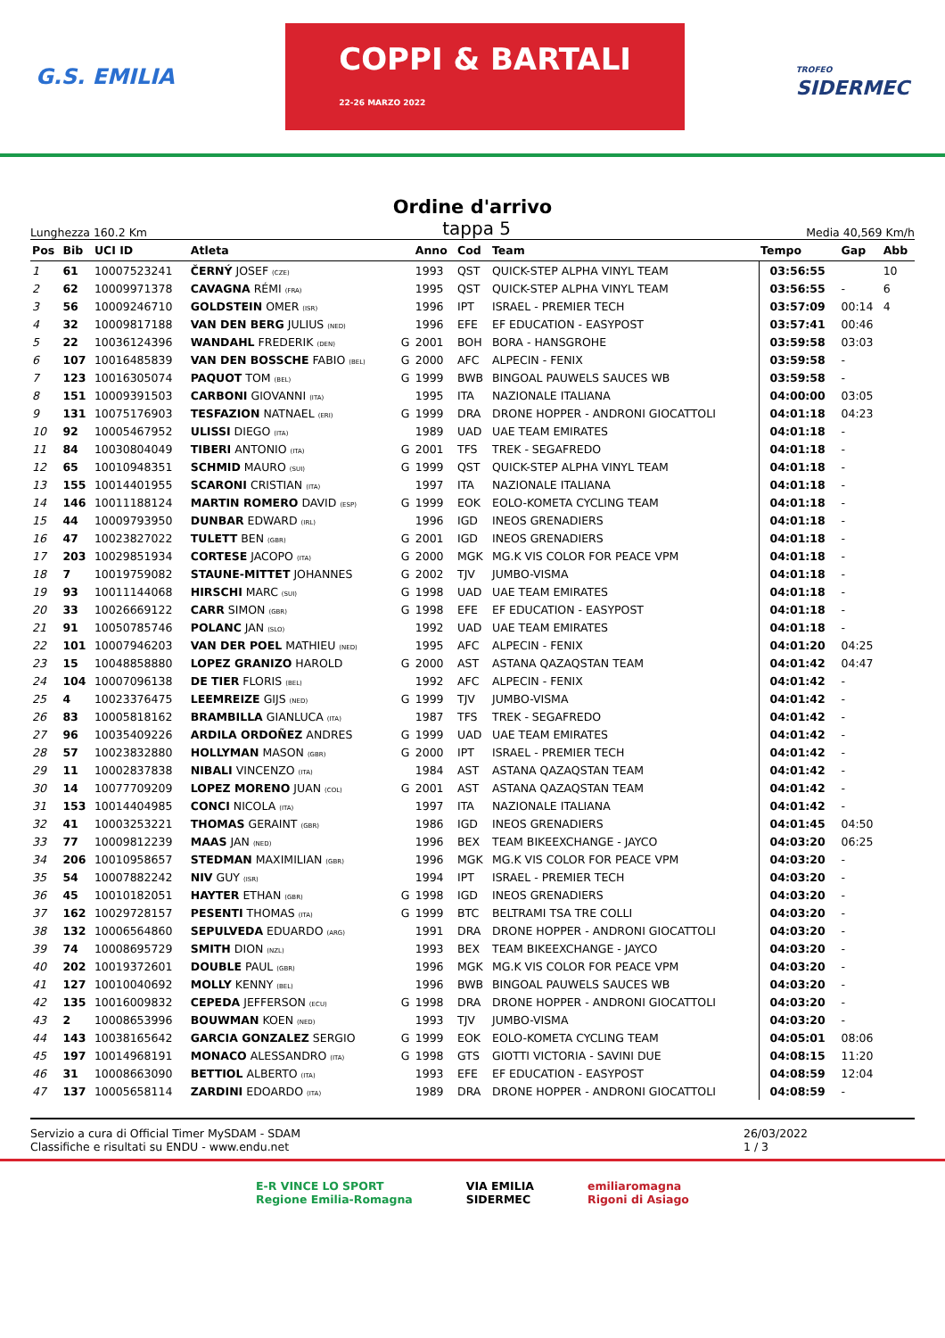G.S. EMILIA
COPPI & BARTALI
22-26 MARZO 2022
TROFEO
SIDERMEC
Ordine d'arrivo
Lunghezza 160.2 Km tappa 5 Media 40,569 Km/h
| Pos | Bib | UCI ID | Atleta | | Anno | Cod | Team | Tempo | Gap | Abb |
| --- | --- | --- | --- | --- | --- | --- | --- | --- | --- | --- |
| 1 | 61 | 10007523241 | ČERNÝ JOSEF (CZE) | | 1993 | QST | QUICK-STEP ALPHA VINYL TEAM | 03:56:55 | | 10 |
| 2 | 62 | 10009971378 | CAVAGNA RÉMI (FRA) | | 1995 | QST | QUICK-STEP ALPHA VINYL TEAM | 03:56:55 | - | 6 |
| 3 | 56 | 10009246710 | GOLDSTEIN OMER (ISR) | | 1996 | IPT | ISRAEL - PREMIER TECH | 03:57:09 | 00:14 | 4 |
| 4 | 32 | 10009817188 | VAN DEN BERG JULIUS (NED) | | 1996 | EFE | EF EDUCATION - EASYPOST | 03:57:41 | 00:46 | |
| 5 | 22 | 10036124396 | WANDAHL FREDERIK (DEN) | G | 2001 | BOH | BORA - HANSGROHE | 03:59:58 | 03:03 | |
| 6 | 107 | 10016485839 | VAN DEN BOSSCHE FABIO (BEL) | G | 2000 | AFC | ALPECIN - FENIX | 03:59:58 | - | |
| 7 | 123 | 10016305074 | PAQUOT TOM (BEL) | G | 1999 | BWB | BINGOAL PAUWELS SAUCES WB | 03:59:58 | - | |
| 8 | 151 | 10009391503 | CARBONI GIOVANNI (ITA) | | 1995 | ITA | NAZIONALE ITALIANA | 04:00:00 | 03:05 | |
| 9 | 131 | 10075176903 | TESFAZION NATNAEL (ERI) | G | 1999 | DRA | DRONE HOPPER - ANDRONI GIOCATTOLI | 04:01:18 | 04:23 | |
| 10 | 92 | 10005467952 | ULISSI DIEGO (ITA) | | 1989 | UAD | UAE TEAM EMIRATES | 04:01:18 | - | |
| 11 | 84 | 10030804049 | TIBERI ANTONIO (ITA) | G | 2001 | TFS | TREK - SEGAFREDO | 04:01:18 | - | |
| 12 | 65 | 10010948351 | SCHMID MAURO (SUI) | G | 1999 | QST | QUICK-STEP ALPHA VINYL TEAM | 04:01:18 | - | |
| 13 | 155 | 10014401955 | SCARONI CRISTIAN (ITA) | | 1997 | ITA | NAZIONALE ITALIANA | 04:01:18 | - | |
| 14 | 146 | 10011188124 | MARTIN ROMERO DAVID (ESP) | G | 1999 | EOK | EOLO-KOMETA CYCLING TEAM | 04:01:18 | - | |
| 15 | 44 | 10009793950 | DUNBAR EDWARD (IRL) | | 1996 | IGD | INEOS GRENADIERS | 04:01:18 | - | |
| 16 | 47 | 10023827022 | TULETT BEN (GBR) | G | 2001 | IGD | INEOS GRENADIERS | 04:01:18 | - | |
| 17 | 203 | 10029851934 | CORTESE JACOPO (ITA) | G | 2000 | MGK | MG.K VIS COLOR FOR PEACE VPM | 04:01:18 | - | |
| 18 | 7 | 10019759082 | STAUNE-MITTET JOHANNES | G | 2002 | TJV | JUMBO-VISMA | 04:01:18 | - | |
| 19 | 93 | 10011144068 | HIRSCHI MARC (SUI) | G | 1998 | UAD | UAE TEAM EMIRATES | 04:01:18 | - | |
| 20 | 33 | 10026669122 | CARR SIMON (GBR) | G | 1998 | EFE | EF EDUCATION - EASYPOST | 04:01:18 | - | |
| 21 | 91 | 10050785746 | POLANC JAN (SLO) | | 1992 | UAD | UAE TEAM EMIRATES | 04:01:18 | - | |
| 22 | 101 | 10007946203 | VAN DER POEL MATHIEU (NED) | | 1995 | AFC | ALPECIN - FENIX | 04:01:20 | 04:25 | |
| 23 | 15 | 10048858880 | LOPEZ GRANIZO HAROLD | G | 2000 | AST | ASTANA QAZAQSTAN TEAM | 04:01:42 | 04:47 | |
| 24 | 104 | 10007096138 | DE TIER FLORIS (BEL) | | 1992 | AFC | ALPECIN - FENIX | 04:01:42 | - | |
| 25 | 4 | 10023376475 | LEEMREIZE GIJS (NED) | G | 1999 | TJV | JUMBO-VISMA | 04:01:42 | - | |
| 26 | 83 | 10005818162 | BRAMBILLA GIANLUCA (ITA) | | 1987 | TFS | TREK - SEGAFREDO | 04:01:42 | - | |
| 27 | 96 | 10035409226 | ARDILA ORDOÑEZ ANDRES | G | 1999 | UAD | UAE TEAM EMIRATES | 04:01:42 | - | |
| 28 | 57 | 10023832880 | HOLLYMAN MASON (GBR) | G | 2000 | IPT | ISRAEL - PREMIER TECH | 04:01:42 | - | |
| 29 | 11 | 10002837838 | NIBALI VINCENZO (ITA) | | 1984 | AST | ASTANA QAZAQSTAN TEAM | 04:01:42 | - | |
| 30 | 14 | 10077709209 | LOPEZ MORENO JUAN (COL) | G | 2001 | AST | ASTANA QAZAQSTAN TEAM | 04:01:42 | - | |
| 31 | 153 | 10014404985 | CONCI NICOLA (ITA) | | 1997 | ITA | NAZIONALE ITALIANA | 04:01:42 | - | |
| 32 | 41 | 10003253221 | THOMAS GERAINT (GBR) | | 1986 | IGD | INEOS GRENADIERS | 04:01:45 | 04:50 | |
| 33 | 77 | 10009812239 | MAAS JAN (NED) | | 1996 | BEX | TEAM BIKEEXCHANGE - JAYCO | 04:03:20 | 06:25 | |
| 34 | 206 | 10010958657 | STEDMAN MAXIMILIAN (GBR) | | 1996 | MGK | MG.K VIS COLOR FOR PEACE VPM | 04:03:20 | - | |
| 35 | 54 | 10007882242 | NIV GUY (ISR) | | 1994 | IPT | ISRAEL - PREMIER TECH | 04:03:20 | - | |
| 36 | 45 | 10010182051 | HAYTER ETHAN (GBR) | G | 1998 | IGD | INEOS GRENADIERS | 04:03:20 | - | |
| 37 | 162 | 10029728157 | PESENTI THOMAS (ITA) | G | 1999 | BTC | BELTRAMI TSA TRE COLLI | 04:03:20 | - | |
| 38 | 132 | 10006564860 | SEPULVEDA EDUARDO (ARG) | | 1991 | DRA | DRONE HOPPER - ANDRONI GIOCATTOLI | 04:03:20 | - | |
| 39 | 74 | 10008695729 | SMITH DION (NZL) | | 1993 | BEX | TEAM BIKEEXCHANGE - JAYCO | 04:03:20 | - | |
| 40 | 202 | 10019372601 | DOUBLE PAUL (GBR) | | 1996 | MGK | MG.K VIS COLOR FOR PEACE VPM | 04:03:20 | - | |
| 41 | 127 | 10010040692 | MOLLY KENNY (BEL) | | 1996 | BWB | BINGOAL PAUWELS SAUCES WB | 04:03:20 | - | |
| 42 | 135 | 10016009832 | CEPEDA JEFFERSON (ECU) | G | 1998 | DRA | DRONE HOPPER - ANDRONI GIOCATTOLI | 04:03:20 | - | |
| 43 | 2 | 10008653996 | BOUWMAN KOEN (NED) | | 1993 | TJV | JUMBO-VISMA | 04:03:20 | - | |
| 44 | 143 | 10038165642 | GARCIA GONZALEZ SERGIO | G | 1999 | EOK | EOLO-KOMETA CYCLING TEAM | 04:05:01 | 08:06 | |
| 45 | 197 | 10014968191 | MONACO ALESSANDRO (ITA) | G | 1998 | GTS | GIOTTI VICTORIA - SAVINI DUE | 04:08:15 | 11:20 | |
| 46 | 31 | 10008663090 | BETTIOL ALBERTO (ITA) | | 1993 | EFE | EF EDUCATION - EASYPOST | 04:08:59 | 12:04 | |
| 47 | 137 | 10005658114 | ZARDINI EDOARDO (ITA) | | 1989 | DRA | DRONE HOPPER - ANDRONI GIOCATTOLI | 04:08:59 | - | |
Servizio a cura di Official Timer MySDAM - SDAM
Classifiche e risultati su ENDU - www.endu.net
26/03/2022
1 / 3
E-R VINCE LO SPORT
Regione Emilia-Romagna
VIA EMILIA
SIDERMEC
emiliaromagna
Rigoni di Asiago